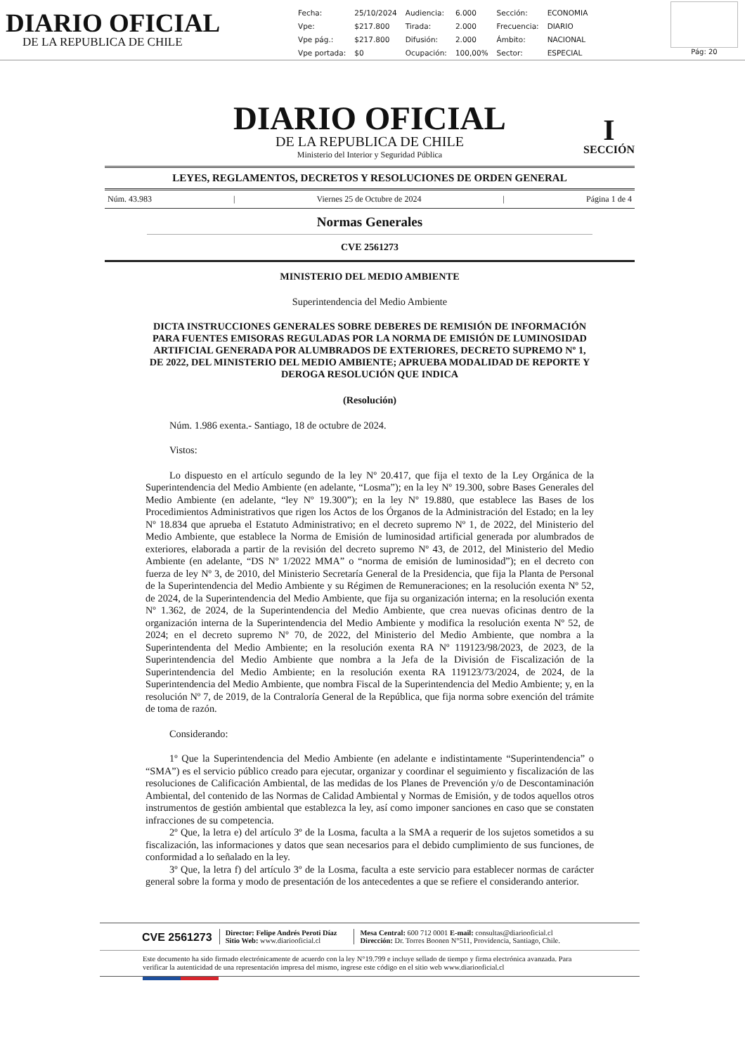DIARIO OFICIAL
DE LA REPUBLICA DE CHILE
| Fecha: | 25/10/2024 | Audiencia: | 6.000 | Sección: | ECONOMIA |
| Vpe: | $217.800 | Tirada: | 2.000 | Frecuencia: | DIARIO |
| Vpe pág.: | $217.800 | Difusión: | 2.000 | Ámbito: | NACIONAL |
| Vpe portada: | $0 | Ocupación: | 100,00% | Sector: | ESPECIAL |
Pág: 20
DIARIO OFICIAL
DE LA REPUBLICA DE CHILE
Ministerio del Interior y Seguridad Pública
I
SECCIÓN
LEYES, REGLAMENTOS, DECRETOS Y RESOLUCIONES DE ORDEN GENERAL
Núm. 43.983 | Viernes 25 de Octubre de 2024 | Página 1 de 4
Normas Generales
CVE 2561273
MINISTERIO DEL MEDIO AMBIENTE
Superintendencia del Medio Ambiente
DICTA INSTRUCCIONES GENERALES SOBRE DEBERES DE REMISIÓN DE INFORMACIÓN PARA FUENTES EMISORAS REGULADAS POR LA NORMA DE EMISIÓN DE LUMINOSIDAD ARTIFICIAL GENERADA POR ALUMBRADOS DE EXTERIORES, DECRETO SUPREMO Nº 1, DE 2022, DEL MINISTERIO DEL MEDIO AMBIENTE; APRUEBA MODALIDAD DE REPORTE Y DEROGA RESOLUCIÓN QUE INDICA
(Resolución)
Núm. 1.986 exenta.- Santiago, 18 de octubre de 2024.
Vistos:
Lo dispuesto en el artículo segundo de la ley Nº 20.417, que fija el texto de la Ley Orgánica de la Superintendencia del Medio Ambiente (en adelante, “Losma”); en la ley Nº 19.300, sobre Bases Generales del Medio Ambiente (en adelante, “ley Nº 19.300”); en la ley Nº 19.880, que establece las Bases de los Procedimientos Administrativos que rigen los Actos de los Órganos de la Administración del Estado; en la ley Nº 18.834 que aprueba el Estatuto Administrativo; en el decreto supremo Nº 1, de 2022, del Ministerio del Medio Ambiente, que establece la Norma de Emisión de luminosidad artificial generada por alumbrados de exteriores, elaborada a partir de la revisión del decreto supremo Nº 43, de 2012, del Ministerio del Medio Ambiente (en adelante, “DS Nº 1/2022 MMA” o “norma de emisión de luminosidad”); en el decreto con fuerza de ley Nº 3, de 2010, del Ministerio Secretaría General de la Presidencia, que fija la Planta de Personal de la Superintendencia del Medio Ambiente y su Régimen de Remuneraciones; en la resolución exenta Nº 52, de 2024, de la Superintendencia del Medio Ambiente, que fija su organización interna; en la resolución exenta Nº 1.362, de 2024, de la Superintendencia del Medio Ambiente, que crea nuevas oficinas dentro de la organización interna de la Superintendencia del Medio Ambiente y modifica la resolución exenta Nº 52, de 2024; en el decreto supremo Nº 70, de 2022, del Ministerio del Medio Ambiente, que nombra a la Superintendenta del Medio Ambiente; en la resolución exenta RA Nº 119123/98/2023, de 2023, de la Superintendencia del Medio Ambiente que nombra a la Jefa de la División de Fiscalización de la Superintendencia del Medio Ambiente; en la resolución exenta RA 119123/73/2024, de 2024, de la Superintendencia del Medio Ambiente, que nombra Fiscal de la Superintendencia del Medio Ambiente; y, en la resolución Nº 7, de 2019, de la Contraloría General de la República, que fija norma sobre exención del trámite de toma de razón.
Considerando:
1º Que la Superintendencia del Medio Ambiente (en adelante e indistintamente “Superintendencia” o “SMA”) es el servicio público creado para ejecutar, organizar y coordinar el seguimiento y fiscalización de las resoluciones de Calificación Ambiental, de las medidas de los Planes de Prevención y/o de Descontaminación Ambiental, del contenido de las Normas de Calidad Ambiental y Normas de Emisión, y de todos aquellos otros instrumentos de gestión ambiental que establezca la ley, así como imponer sanciones en caso que se constaten infracciones de su competencia.
2º Que, la letra e) del artículo 3º de la Losma, faculta a la SMA a requerir de los sujetos sometidos a su fiscalización, las informaciones y datos que sean necesarios para el debido cumplimiento de sus funciones, de conformidad a lo señalado en la ley.
3º Que, la letra f) del artículo 3º de la Losma, faculta a este servicio para establecer normas de carácter general sobre la forma y modo de presentación de los antecedentes a que se refiere el considerando anterior.
CVE 2561273
Director: Felipe Andrés Peroti Díaz
Sitio Web: www.diariooficial.cl
Mesa Central: 600 712 0001 E-mail: consultas@diariooficial.cl
Dirección: Dr. Torres Boonen N°511, Providencia, Santiago, Chile.
Este documento ha sido firmado electrónicamente de acuerdo con la ley N°19.799 e incluye sellado de tiempo y firma electrónica avanzada. Para verificar la autenticidad de una representación impresa del mismo, ingrese este código en el sitio web www.diariooficial.cl